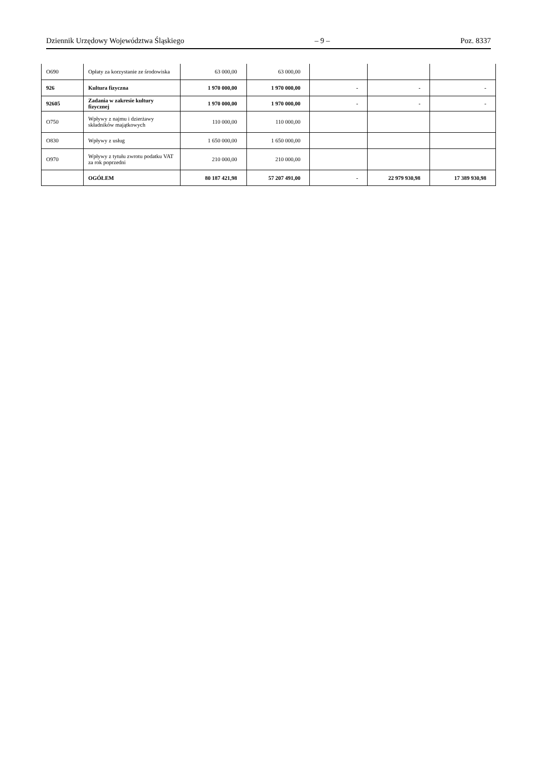Dziennik Urzędowy Województwa Śląskiego – 9 – Poz. 8337
| O690 | Opłaty za korzystanie ze środowiska | 63 000,00 | 63 000,00 | | | |
| 926 | Kultura fizyczna | 1 970 000,00 | 1 970 000,00 | - | - | - |
| 92605 | Zadania w zakresie kultury fizycznej | 1 970 000,00 | 1 970 000,00 | - | - | - |
| O750 | Wpływy z najmu i dzierżawy składników majątkowych | 110 000,00 | 110 000,00 | | | |
| O830 | Wpływy z usług | 1 650 000,00 | 1 650 000,00 | | | |
| O970 | Wpływy z tytułu zwrotu podatku VAT za rok poprzedni | 210 000,00 | 210 000,00 | | | |
| | OGÓŁEM | 80 187 421,98 | 57 207 491,00 | - | 22 979 930,98 | 17 389 930,98 |